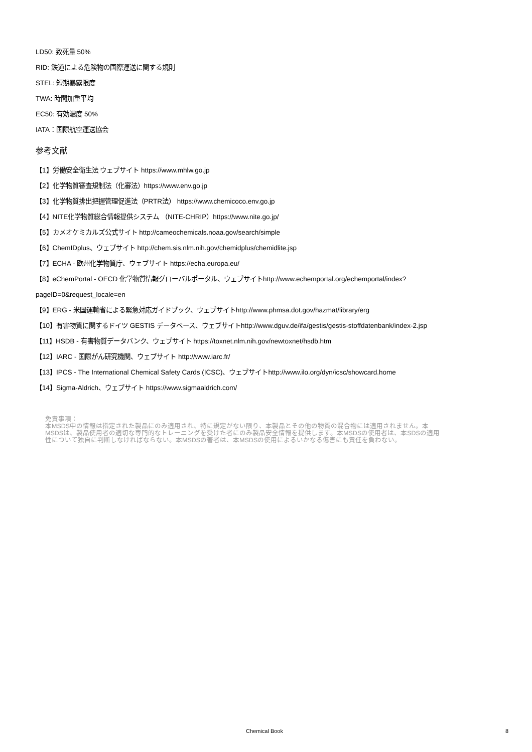LD50: 致死量 50%
RID: 鉄道による危険物の国際運送に関する規則
STEL: 短期暴露限度
TWA: 時間加重平均
EC50: 有効濃度 50%
IATA：国際航空運送協会
参考文献
【1】労働安全衛生法 ウェブサイト https://www.mhlw.go.jp
【2】化学物質審査規制法（化審法）https://www.env.go.jp
【3】化学物質排出把握管理促進法（PRTR法） https://www.chemicoco.env.go.jp
【4】NITE化学物質総合情報提供システム （NITE-CHRIP）https://www.nite.go.jp/
【5】カメオケミカルズ公式サイト http://cameochemicals.noaa.gov/search/simple
【6】ChemIDplus、ウェブサイト http://chem.sis.nlm.nih.gov/chemidplus/chemidlite.jsp
【7】ECHA - 欧州化学物質庁、ウェブサイト https://echa.europa.eu/
【8】eChemPortal - OECD 化学物質情報グローバルポータル、ウェブサイトhttp://www.echemportal.org/echemportal/index?
pageID=0&request_locale=en
【9】ERG - 米国運輸省による緊急対応ガイドブック、ウェブサイトhttp://www.phmsa.dot.gov/hazmat/library/erg
【10】有害物質に関するドイツ GESTIS データベース、ウェブサイトhttp://www.dguv.de/ifa/gestis/gestis-stoffdatenbank/index-2.jsp
【11】HSDB - 有害物質データバンク、ウェブサイト https://toxnet.nlm.nih.gov/newtoxnet/hsdb.htm
【12】IARC - 国際がん研究機関、ウェブサイト http://www.iarc.fr/
【13】IPCS - The International Chemical Safety Cards (ICSC)、ウェブサイトhttp://www.ilo.org/dyn/icsc/showcard.home
【14】Sigma-Aldrich、ウェブサイト https://www.sigmaaldrich.com/
免責事項：
本MSDS中の情報は指定された製品にのみ適用され、特に規定がない限り、本製品とその他の物質の混合物には適用されません。本
MSDSは、製品使用者の適切な専門的なトレーニングを受けた者にのみ製品安全情報を提供します。本MSDSの使用者は、本SDSの適用
性について独自に判断しなければならない。本MSDSの著者は、本MSDSの使用によるいかなる傷害にも責任を負わない。
Chemical Book 8